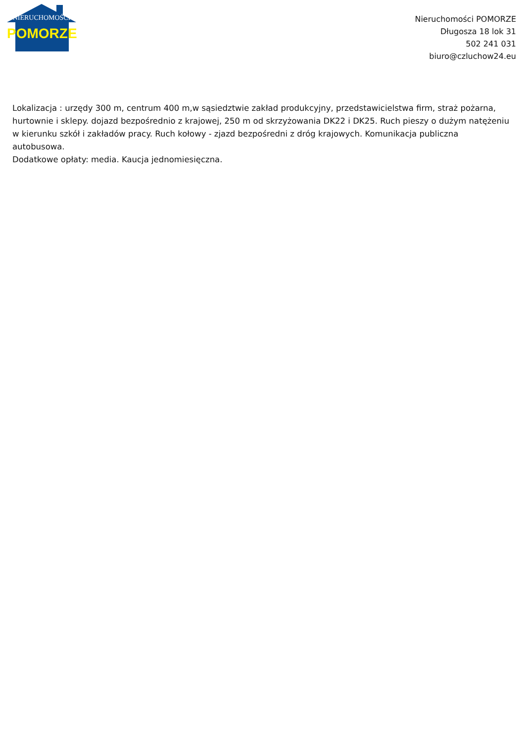NIERUCHOMOŚCI
POMORZE
Nieruchomości POMORZE
Długosza 18 lok 31
502 241 031
biuro@czluchow24.eu
Lokalizacja : urzędy 300 m, centrum 400 m,w sąsiedztwie zakład produkcyjny, przedstawicielstwa firm, straż pożarna, hurtownie i sklepy. dojazd bezpośrednio z krajowej, 250 m od skrzyżowania DK22 i DK25. Ruch pieszy o dużym natężeniu w kierunku szkół i zakładów pracy. Ruch kołowy - zjazd bezpośredni z dróg krajowych. Komunikacja publiczna autobusowa.
Dodatkowe opłaty: media. Kaucja jednomiesięczna.